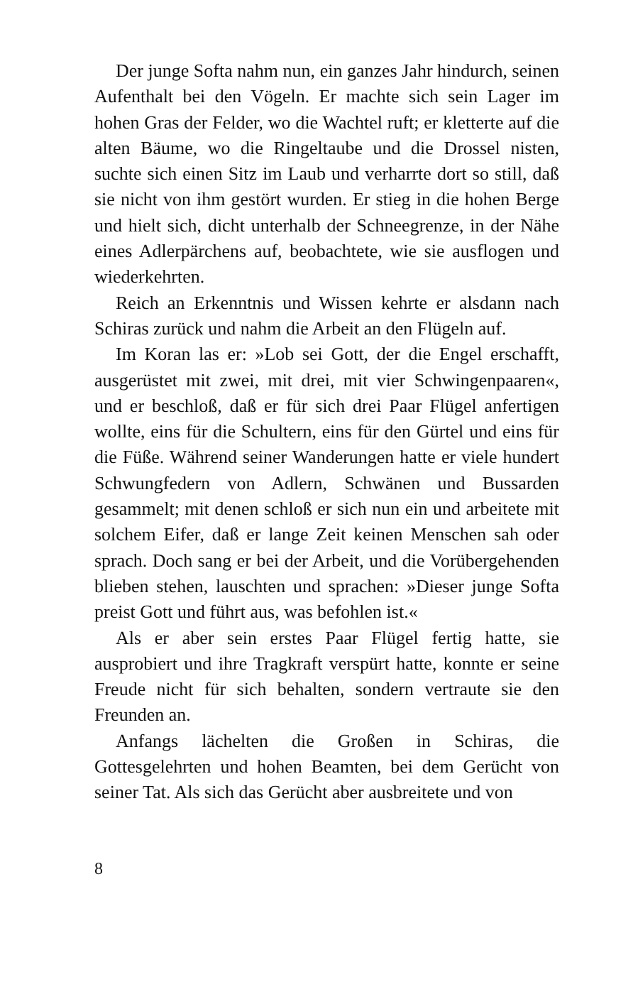Der junge Softa nahm nun, ein ganzes Jahr hindurch, seinen Aufenthalt bei den Vögeln. Er machte sich sein Lager im hohen Gras der Felder, wo die Wachtel ruft; er kletterte auf die alten Bäume, wo die Ringeltaube und die Drossel nisten, suchte sich einen Sitz im Laub und verharrte dort so still, daß sie nicht von ihm gestört wurden. Er stieg in die hohen Berge und hielt sich, dicht unterhalb der Schneegrenze, in der Nähe eines Adlerpärchens auf, beobachtete, wie sie ausflogen und wiederkehrten.
Reich an Erkenntnis und Wissen kehrte er alsdann nach Schiras zurück und nahm die Arbeit an den Flügeln auf.
Im Koran las er: »Lob sei Gott, der die Engel erschafft, ausgerüstet mit zwei, mit drei, mit vier Schwingenpaaren«, und er beschloß, daß er für sich drei Paar Flügel anfertigen wollte, eins für die Schultern, eins für den Gürtel und eins für die Füße. Während seiner Wanderungen hatte er viele hundert Schwungfedern von Adlern, Schwänen und Bussarden gesammelt; mit denen schloß er sich nun ein und arbeitete mit solchem Eifer, daß er lange Zeit keinen Menschen sah oder sprach. Doch sang er bei der Arbeit, und die Vorübergehenden blieben stehen, lauschten und sprachen: »Dieser junge Softa preist Gott und führt aus, was befohlen ist.«
Als er aber sein erstes Paar Flügel fertig hatte, sie ausprobiert und ihre Tragkraft verspürt hatte, konnte er seine Freude nicht für sich behalten, sondern vertraute sie den Freunden an.
Anfangs lächelten die Großen in Schiras, die Gottesgelehrten und hohen Beamten, bei dem Gerücht von seiner Tat. Als sich das Gerücht aber ausbreitete und von
8